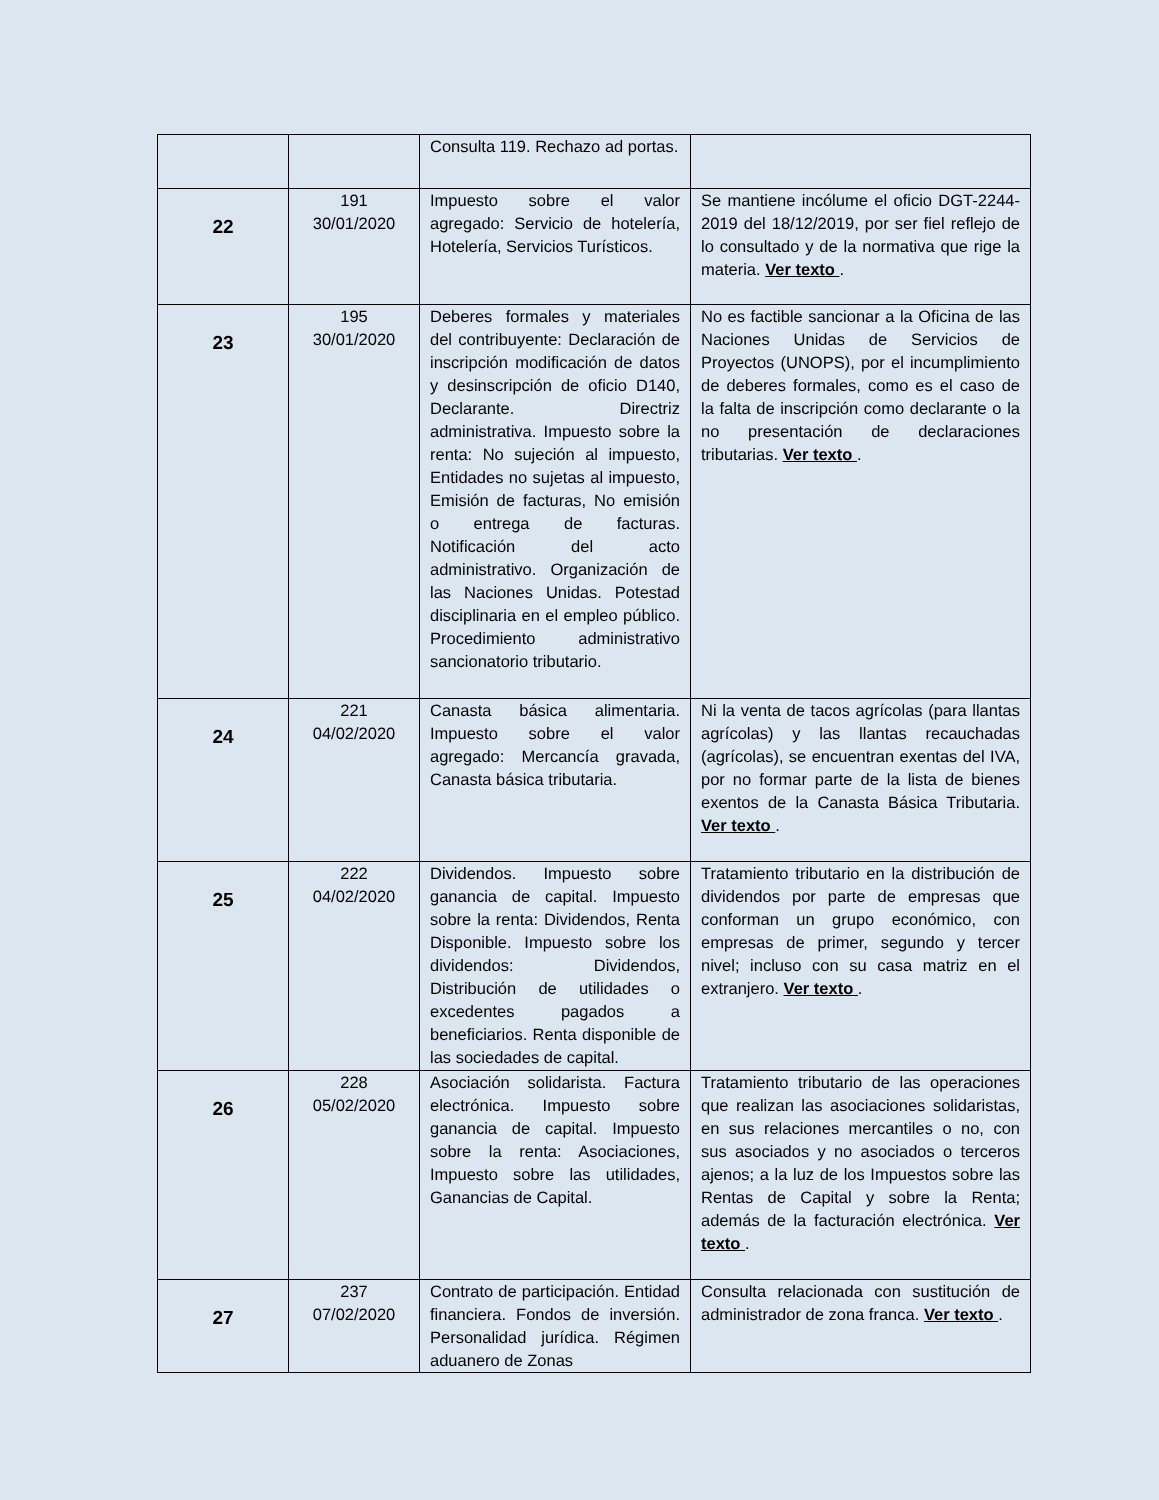| | | Consulta 119. Rechazo ad portas. | |
| 22 | 191 30/01/2020 | Impuesto sobre el valor agregado: Servicio de hotelería, Hotelería, Servicios Turísticos. | Se mantiene incólume el oficio DGT-2244-2019 del 18/12/2019, por ser fiel reflejo de lo consultado y de la normativa que rige la materia. Ver texto . |
| 23 | 195 30/01/2020 | Deberes formales y materiales del contribuyente: Declaración de inscripción modificación de datos y desinscripción de oficio D140, Declarante. Directriz administrativa. Impuesto sobre la renta: No sujeción al impuesto, Entidades no sujetas al impuesto, Emisión de facturas, No emisión o entrega de facturas. Notificación del acto administrativo. Organización de las Naciones Unidas. Potestad disciplinaria en el empleo público. Procedimiento administrativo sancionatorio tributario. | No es factible sancionar a la Oficina de las Naciones Unidas de Servicios de Proyectos (UNOPS), por el incumplimiento de deberes formales, como es el caso de la falta de inscripción como declarante o la no presentación de declaraciones tributarias. Ver texto . |
| 24 | 221 04/02/2020 | Canasta básica alimentaria. Impuesto sobre el valor agregado: Mercancía gravada, Canasta básica tributaria. | Ni la venta de tacos agrícolas (para llantas agrícolas) y las llantas recauchadas (agrícolas), se encuentran exentas del IVA, por no formar parte de la lista de bienes exentos de la Canasta Básica Tributaria. Ver texto . |
| 25 | 222 04/02/2020 | Dividendos. Impuesto sobre ganancia de capital. Impuesto sobre la renta: Dividendos, Renta Disponible. Impuesto sobre los dividendos: Dividendos, Distribución de utilidades o excedentes pagados a beneficiarios. Renta disponible de las sociedades de capital. | Tratamiento tributario en la distribución de dividendos por parte de empresas que conforman un grupo económico, con empresas de primer, segundo y tercer nivel; incluso con su casa matriz en el extranjero. Ver texto . |
| 26 | 228 05/02/2020 | Asociación solidarista. Factura electrónica. Impuesto sobre ganancia de capital. Impuesto sobre la renta: Asociaciones, Impuesto sobre las utilidades, Ganancias de Capital. | Tratamiento tributario de las operaciones que realizan las asociaciones solidaristas, en sus relaciones mercantiles o no, con sus asociados y no asociados o terceros ajenos; a la luz de los Impuestos sobre las Rentas de Capital y sobre la Renta; además de la facturación electrónica. Ver texto . |
| 27 | 237 07/02/2020 | Contrato de participación. Entidad financiera. Fondos de inversión. Personalidad jurídica. Régimen aduanero de Zonas | Consulta relacionada con sustitución de administrador de zona franca. Ver texto . |